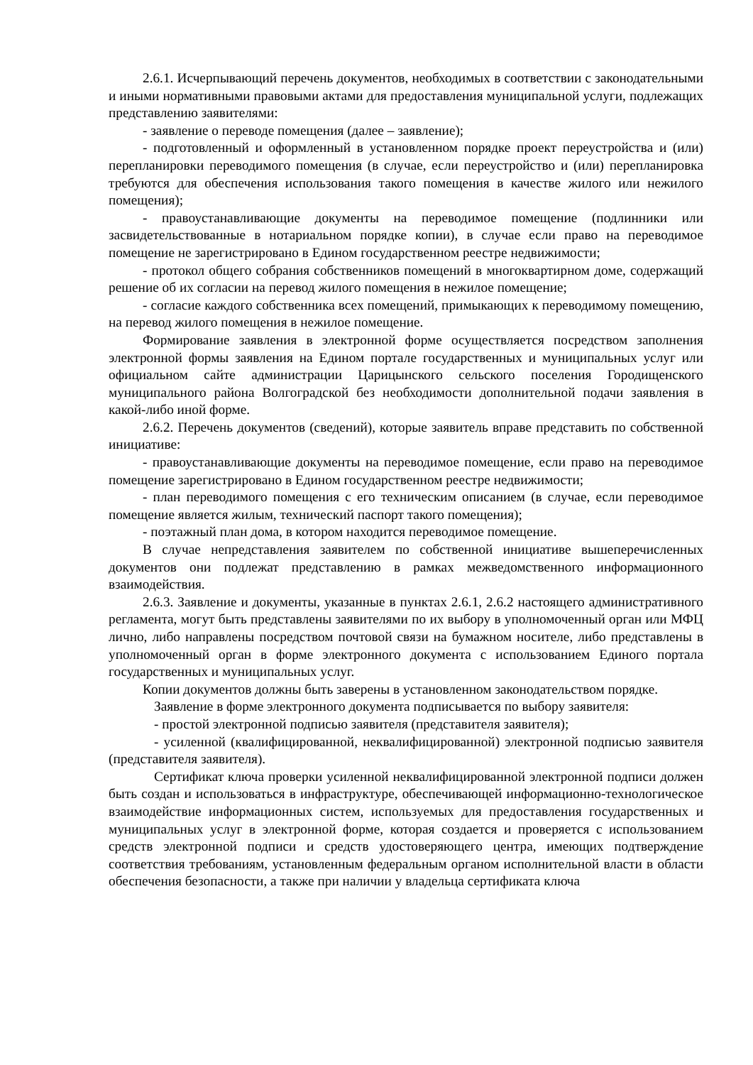2.6.1. Исчерпывающий перечень документов, необходимых в соответствии с законодательными и иными нормативными правовыми актами для предоставления муниципальной услуги, подлежащих представлению заявителями:
- заявление о переводе помещения (далее – заявление);
- подготовленный и оформленный в установленном порядке проект переустройства и (или) перепланировки переводимого помещения (в случае, если переустройство и (или) перепланировка требуются для обеспечения использования такого помещения в качестве жилого или нежилого помещения);
- правоустанавливающие документы на переводимое помещение (подлинники или засвидетельствованные в нотариальном порядке копии), в случае если право на переводимое помещение не зарегистрировано в Едином государственном реестре недвижимости;
- протокол общего собрания собственников помещений в многоквартирном доме, содержащий решение об их согласии на перевод жилого помещения в нежилое помещение;
- согласие каждого собственника всех помещений, примыкающих к переводимому помещению, на перевод жилого помещения в нежилое помещение.
Формирование заявления в электронной форме осуществляется посредством заполнения электронной формы заявления на Едином портале государственных и муниципальных услуг или официальном сайте администрации Царицынского сельского поселения Городищенского муниципального района Волгоградской без необходимости дополнительной подачи заявления в какой-либо иной форме.
2.6.2. Перечень документов (сведений), которые заявитель вправе представить по собственной инициативе:
- правоустанавливающие документы на переводимое помещение, если право на переводимое помещение зарегистрировано в Едином государственном реестре недвижимости;
- план переводимого помещения с его техническим описанием (в случае, если переводимое помещение является жилым, технический паспорт такого помещения);
- поэтажный план дома, в котором находится переводимое помещение.
В случае непредставления заявителем по собственной инициативе вышеперечисленных документов они подлежат представлению в рамках межведомственного информационного взаимодействия.
2.6.3. Заявление и документы, указанные в пунктах 2.6.1, 2.6.2 настоящего административного регламента, могут быть представлены заявителями по их выбору в уполномоченный орган или МФЦ лично, либо направлены посредством почтовой связи на бумажном носителе, либо представлены в уполномоченный орган в форме электронного документа с использованием Единого портала государственных и муниципальных услуг.
Копии документов должны быть заверены в установленном законодательством порядке.
Заявление в форме электронного документа подписывается по выбору заявителя:
- простой электронной подписью заявителя (представителя заявителя);
- усиленной (квалифицированной, неквалифицированной) электронной подписью заявителя (представителя заявителя).
Сертификат ключа проверки усиленной неквалифицированной электронной подписи должен быть создан и использоваться в инфраструктуре, обеспечивающей информационно-технологическое взаимодействие информационных систем, используемых для предоставления государственных и муниципальных услуг в электронной форме, которая создается и проверяется с использованием средств электронной подписи и средств удостоверяющего центра, имеющих подтверждение соответствия требованиям, установленным федеральным органом исполнительной власти в области обеспечения безопасности, а также при наличии у владельца сертификата ключа